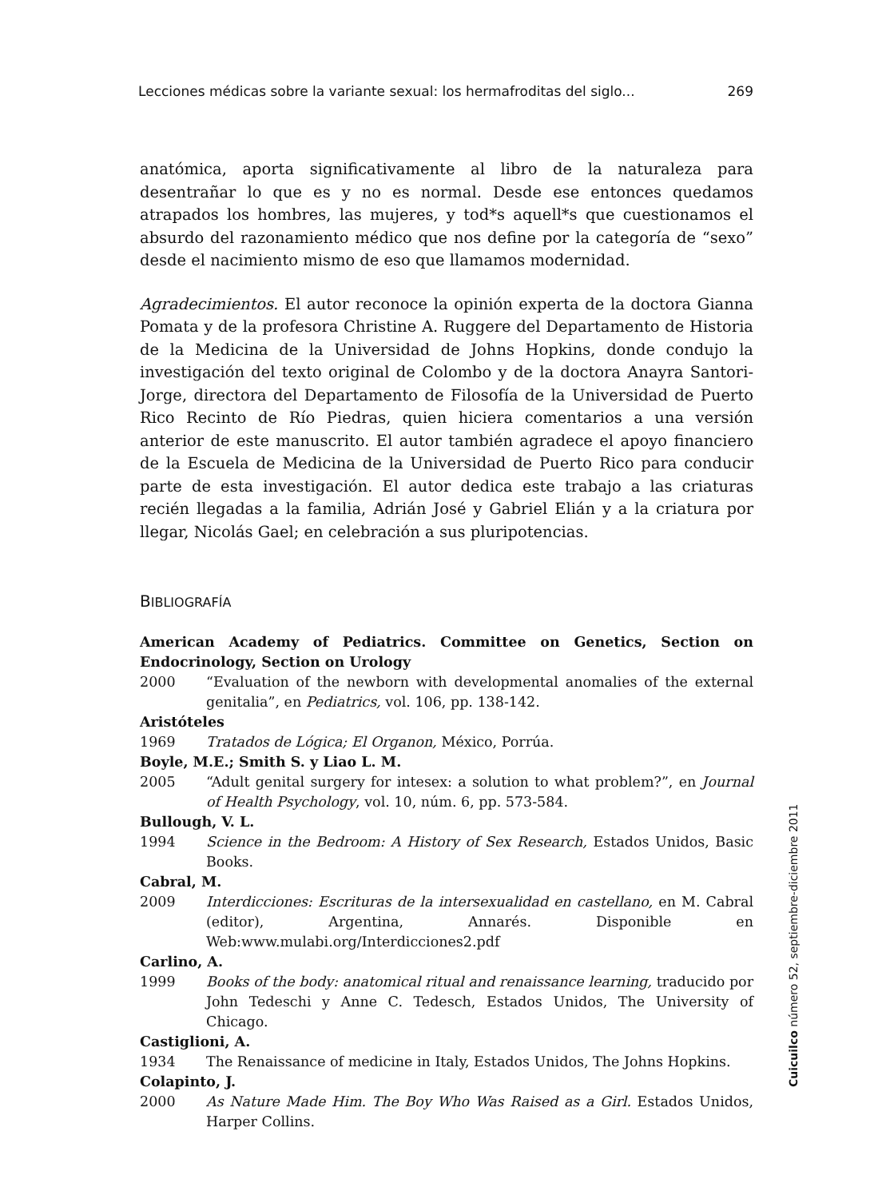Lecciones médicas sobre la variante sexual: los hermafroditas del siglo... 269
anatómica, aporta significativamente al libro de la naturaleza para desentrañar lo que es y no es normal. Desde ese entonces quedamos atrapados los hombres, las mujeres, y tod*s aquell*s que cuestionamos el absurdo del razonamiento médico que nos define por la categoría de “sexo” desde el nacimiento mismo de eso que llamamos modernidad.
Agradecimientos. El autor reconoce la opinión experta de la doctora Gianna Pomata y de la profesora Christine A. Ruggere del Departamento de Historia de la Medicina de la Universidad de Johns Hopkins, donde condujo la investigación del texto original de Colombo y de la doctora Anayra Santori-Jorge, directora del Departamento de Filosofía de la Universidad de Puerto Rico Recinto de Río Piedras, quien hiciera comentarios a una versión anterior de este manuscrito. El autor también agradece el apoyo financiero de la Escuela de Medicina de la Universidad de Puerto Rico para conducir parte de esta investigación. El autor dedica este trabajo a las criaturas recién llegadas a la familia, Adrián José y Gabriel Elián y a la criatura por llegar, Nicolás Gael; en celebración a sus pluripotencias.
BIBLIOGRAFÍA
American Academy of Pediatrics. Committee on Genetics, Section on Endocrinology, Section on Urology
2000 “Evaluation of the newborn with developmental anomalies of the external genitalia”, en Pediatrics, vol. 106, pp. 138-142.
Aristóteles
1969 Tratados de Lógica; El Organon, México, Porrúa.
Boyle, M.E.; Smith S. y Liao L. M.
2005 “Adult genital surgery for intesex: a solution to what problem?”, en Journal of Health Psychology, vol. 10, núm. 6, pp. 573-584.
Bullough, V. L.
1994 Science in the Bedroom: A History of Sex Research, Estados Unidos, Basic Books.
Cabral, M.
2009 Interdicciones: Escrituras de la intersexualidad en castellano, en M. Cabral (editor), Argentina, Annarés. Disponible en Web:www.mulabi.org/Interdicciones2.pdf
Carlino, A.
1999 Books of the body: anatomical ritual and renaissance learning, traducido por John Tedeschi y Anne C. Tedesch, Estados Unidos, The University of Chicago.
Castiglioni, A.
1934 The Renaissance of medicine in Italy, Estados Unidos, The Johns Hopkins.
Colapinto, J.
2000 As Nature Made Him. The Boy Who Was Raised as a Girl. Estados Unidos, Harper Collins.
Cuicuilco número 52, septiembre-diciembre 2011